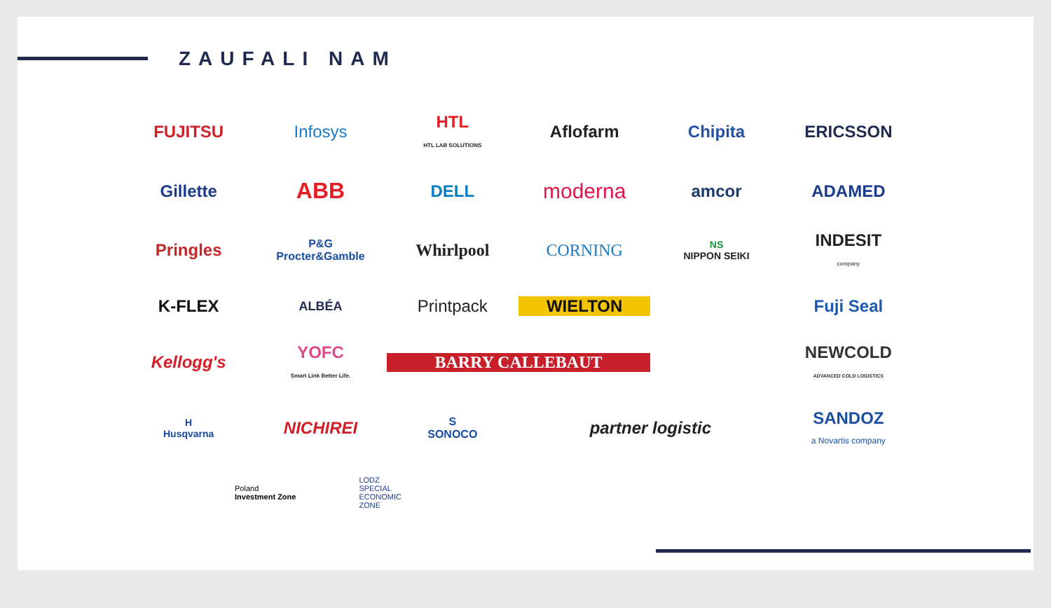ZAUFALI NAM
FUJITSU
Infosys
HTL
HTL LAB SOLUTIONS
Aflofarm
Chipita
ERICSSON
Gillette
ABB
DELL
moderna
amcor
ADAMED
Pringles
P&G
Procter&Gamble
Whirlpool
CORNING
NS
NIPPON SEIKI
INDESIT
company
K-FLEX
ALBÉA
Printpack
WIELTON
Fuji Seal
Kellogg's
YOFC
Smart Link Better Life.
BARRY CALLEBAUT
NEWCOLD
ADVANCED COLD LOGISTICS
H
Husqvarna
NICHIREI
S
SONOCO
partner logistic
SANDOZ
a Novartis company
Poland
Investment Zone
LODZ
SPECIAL
ECONOMIC
ZONE